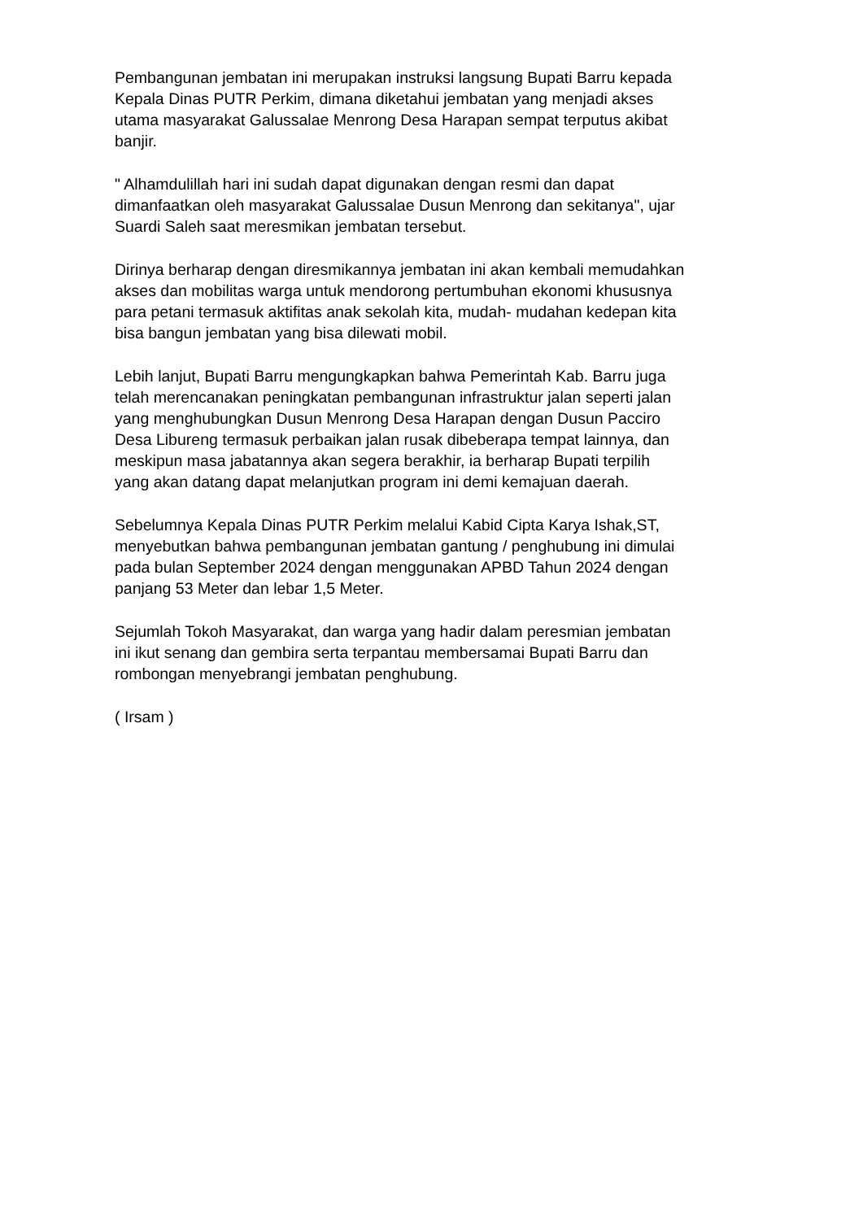Pembangunan jembatan ini merupakan instruksi langsung Bupati Barru kepada Kepala Dinas PUTR Perkim, dimana diketahui jembatan yang menjadi akses utama masyarakat Galussalae Menrong Desa Harapan sempat terputus akibat banjir.
" Alhamdulillah hari ini sudah dapat digunakan dengan resmi dan dapat dimanfaatkan oleh masyarakat Galussalae Dusun Menrong dan sekitanya", ujar Suardi Saleh saat meresmikan jembatan tersebut.
Dirinya berharap dengan diresmikannya jembatan ini akan kembali memudahkan akses dan mobilitas warga untuk mendorong pertumbuhan ekonomi khususnya para petani termasuk aktifitas anak sekolah kita, mudah- mudahan kedepan kita bisa bangun jembatan yang bisa dilewati mobil.
Lebih lanjut, Bupati Barru mengungkapkan bahwa Pemerintah Kab. Barru juga telah merencanakan peningkatan pembangunan infrastruktur jalan seperti jalan yang menghubungkan Dusun Menrong Desa Harapan dengan Dusun Pacciro Desa Libureng termasuk perbaikan jalan rusak dibeberapa tempat lainnya, dan meskipun masa jabatannya akan segera berakhir, ia berharap Bupati terpilih yang akan datang dapat melanjutkan program ini demi kemajuan daerah.
Sebelumnya Kepala Dinas PUTR Perkim melalui Kabid Cipta Karya Ishak,ST, menyebutkan bahwa pembangunan jembatan gantung / penghubung ini dimulai pada bulan September 2024 dengan menggunakan APBD Tahun 2024 dengan panjang 53 Meter dan lebar 1,5 Meter.
Sejumlah Tokoh Masyarakat, dan warga yang hadir dalam peresmian jembatan ini ikut senang dan gembira serta terpantau membersamai Bupati Barru dan rombongan menyebrangi jembatan penghubung.
( Irsam )